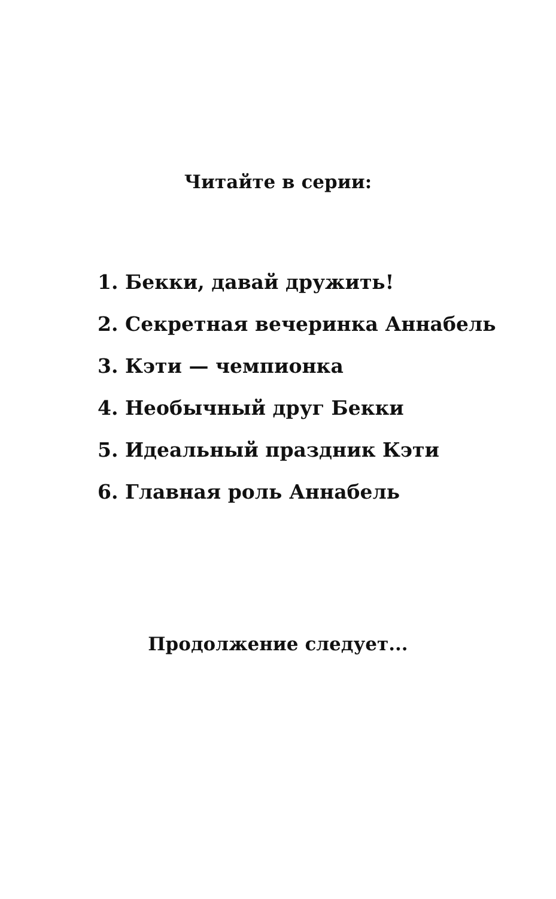Читайте в серии:
1. Бекки, давай дружить!
2. Секретная вечеринка Аннабель
3. Кэти — чемпионка
4. Необычный друг Бекки
5. Идеальный праздник Кэти
6. Главная роль Аннабель
Продолжение следует...